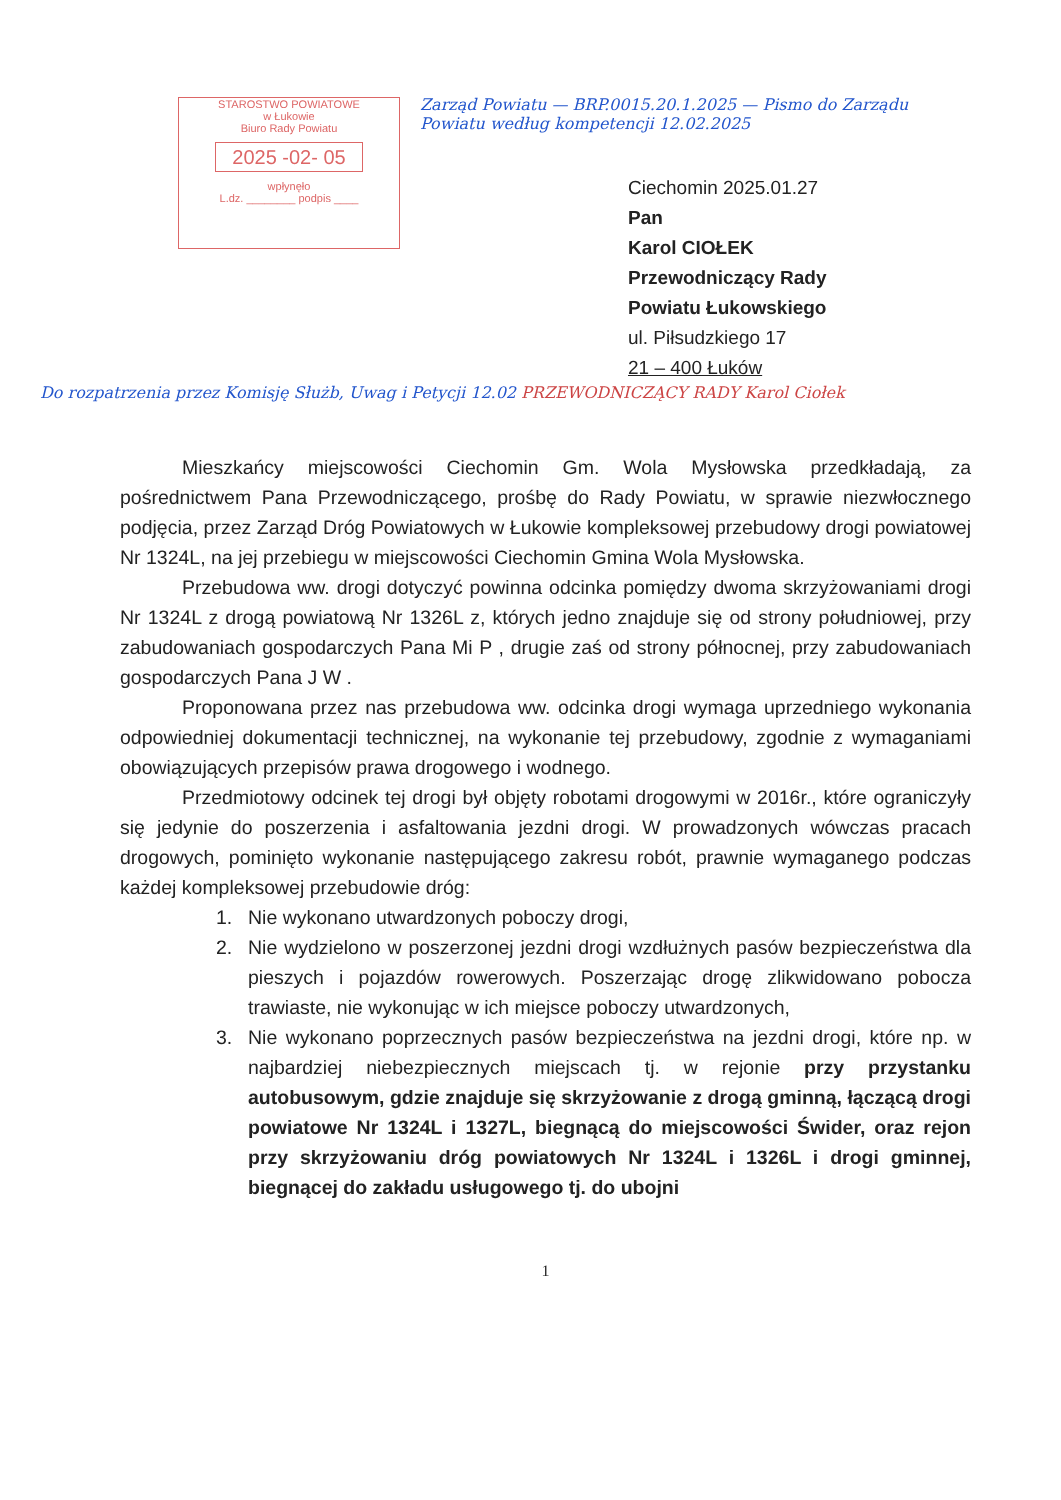STAROSTWO POWIATOWE
w Łukowie
Biuro Rady Powiatu
2025 -02- 05
wpłynęło
L.dz. ________ podpis ____
Zarząd Powiatu — BRP.0015.20.1.2025 — Pismo do Zarządu Powiatu według kompetencji 12.02.2025
Ciechomin 2025.01.27
Pan
Karol CIOŁEK
Przewodniczący Rady
Powiatu Łukowskiego
ul. Piłsudzkiego 17
21 – 400 Łuków
Do rozpatrzenia przez Komisję Służb, Uwag i Petycji 12.02 PRZEWODNICZĄCY RADY Karol Ciołek
Mieszkańcy miejscowości Ciechomin Gm. Wola Mysłowska przedkładają, za pośrednictwem Pana Przewodniczącego, prośbę do Rady Powiatu, w sprawie niezwłocznego podjęcia, przez Zarząd Dróg Powiatowych w Łukowie kompleksowej przebudowy drogi powiatowej Nr 1324L, na jej przebiegu w miejscowości Ciechomin Gmina Wola Mysłowska.
Przebudowa ww. drogi dotyczyć powinna odcinka pomiędzy dwoma skrzyżowaniami drogi Nr 1324L z drogą powiatową Nr 1326L z, których jedno znajduje się od strony południowej, przy zabudowaniach gospodarczych Pana Mi P , drugie zaś od strony północnej, przy zabudowaniach gospodarczych Pana J W .
Proponowana przez nas przebudowa ww. odcinka drogi wymaga uprzedniego wykonania odpowiedniej dokumentacji technicznej, na wykonanie tej przebudowy, zgodnie z wymaganiami obowiązujących przepisów prawa drogowego i wodnego.
Przedmiotowy odcinek tej drogi był objęty robotami drogowymi w 2016r., które ograniczyły się jedynie do poszerzenia i asfaltowania jezdni drogi. W prowadzonych wówczas pracach drogowych, pominięto wykonanie następującego zakresu robót, prawnie wymaganego podczas każdej kompleksowej przebudowie dróg:
1. Nie wykonano utwardzonych poboczy drogi,
2. Nie wydzielono w poszerzonej jezdni drogi wzdłużnych pasów bezpieczeństwa dla pieszych i pojazdów rowerowych. Poszerzając drogę zlikwidowano pobocza trawiaste, nie wykonując w ich miejsce poboczy utwardzonych,
3. Nie wykonano poprzecznych pasów bezpieczeństwa na jezdni drogi, które np. w najbardziej niebezpiecznych miejscach tj. w rejonie przy przystanku autobusowym, gdzie znajduje się skrzyżowanie z drogą gminną, łączącą drogi powiatowe Nr 1324L i 1327L, biegnącą do miejscowości Świder, oraz rejon przy skrzyżowaniu dróg powiatowych Nr 1324L i 1326L i drogi gminnej, biegnącej do zakładu usługowego tj. do ubojni
1